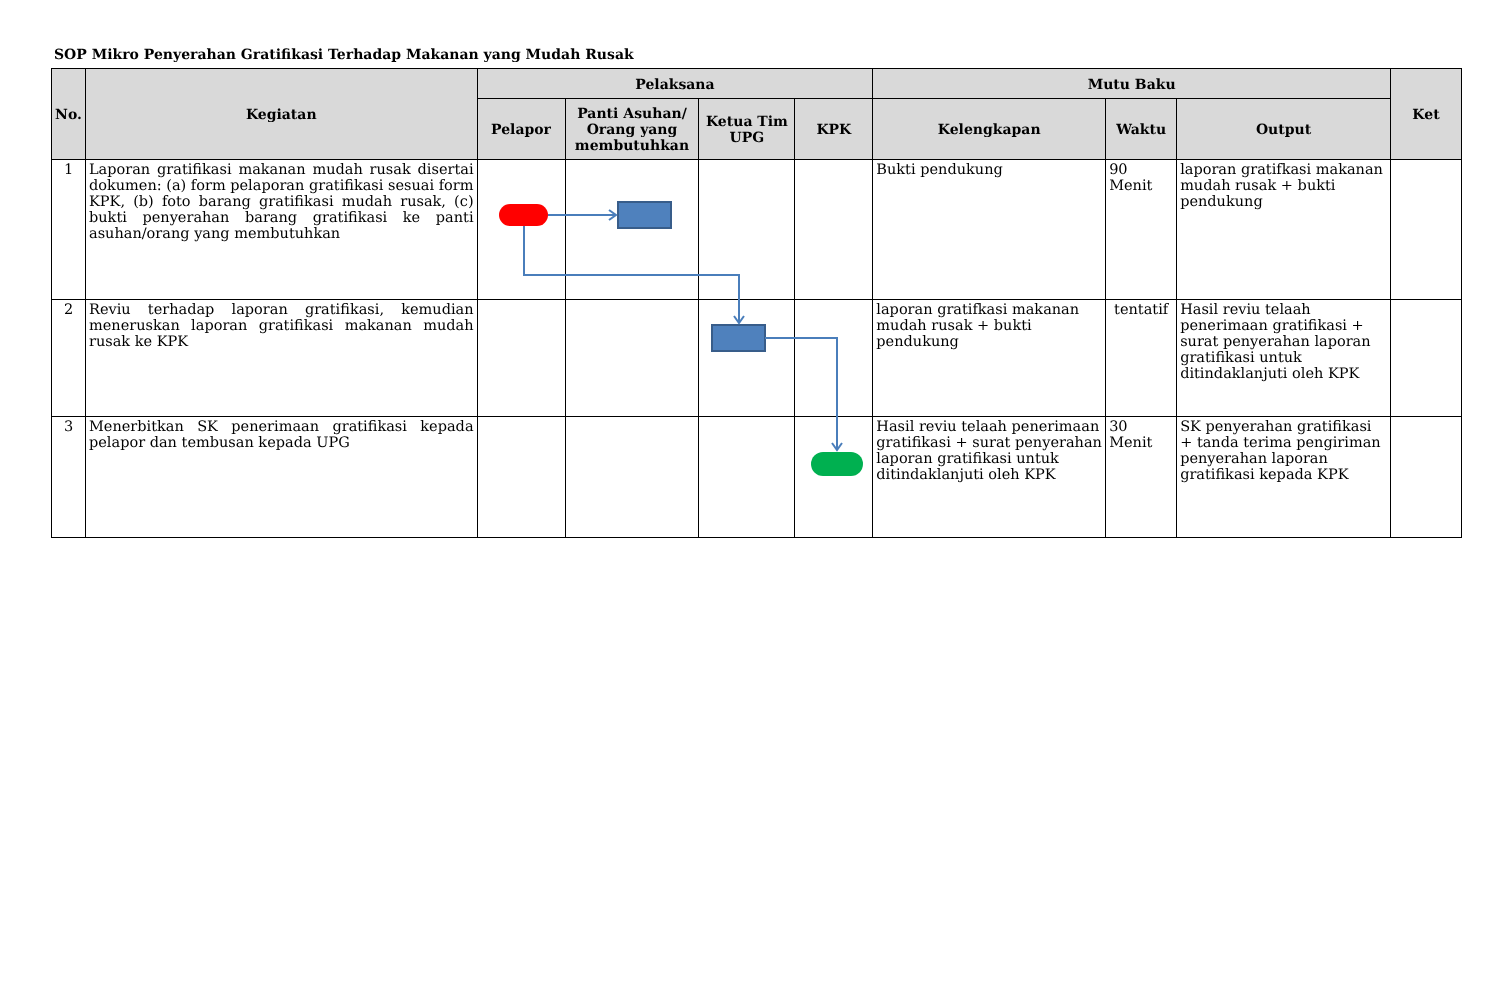SOP Mikro Penyerahan Gratifikasi Terhadap Makanan yang Mudah Rusak
| No. | Kegiatan | Pelaksana | | | | Mutu Baku | | | Ket |
| --- | --- | --- | --- | --- | --- | --- | --- | --- | --- |
| | | Pelapor | Panti Asuhan/ Orang yang membutuhkan | Ketua Tim UPG | KPK | Kelengkapan | Waktu | Output | |
| 1 | Laporan gratifikasi makanan mudah rusak disertai dokumen: (a) form pelaporan gratifikasi sesuai form KPK, (b) foto barang gratifikasi mudah rusak, (c) bukti penyerahan barang gratifikasi ke panti asuhan/orang yang membutuhkan | | | | | Bukti pendukung | 90 Menit | laporan gratifkasi makanan mudah rusak + bukti pendukung | |
| 2 | Reviu terhadap laporan gratifikasi, kemudian meneruskan laporan gratifikasi makanan mudah rusak ke KPK | | | | | laporan gratifkasi makanan mudah rusak + bukti pendukung | tentatif | Hasil reviu telaah penerimaan gratifikasi + surat penyerahan laporan gratifikasi untuk ditindaklanjuti oleh KPK | |
| 3 | Menerbitkan SK penerimaan gratifikasi kepada pelapor dan tembusan kepada UPG | | | | | Hasil reviu telaah penerimaan gratifikasi + surat penyerahan laporan gratifikasi untuk ditindaklanjuti oleh KPK | 30 Menit | SK penyerahan gratifikasi + tanda terima pengiriman penyerahan laporan gratifikasi kepada KPK | |